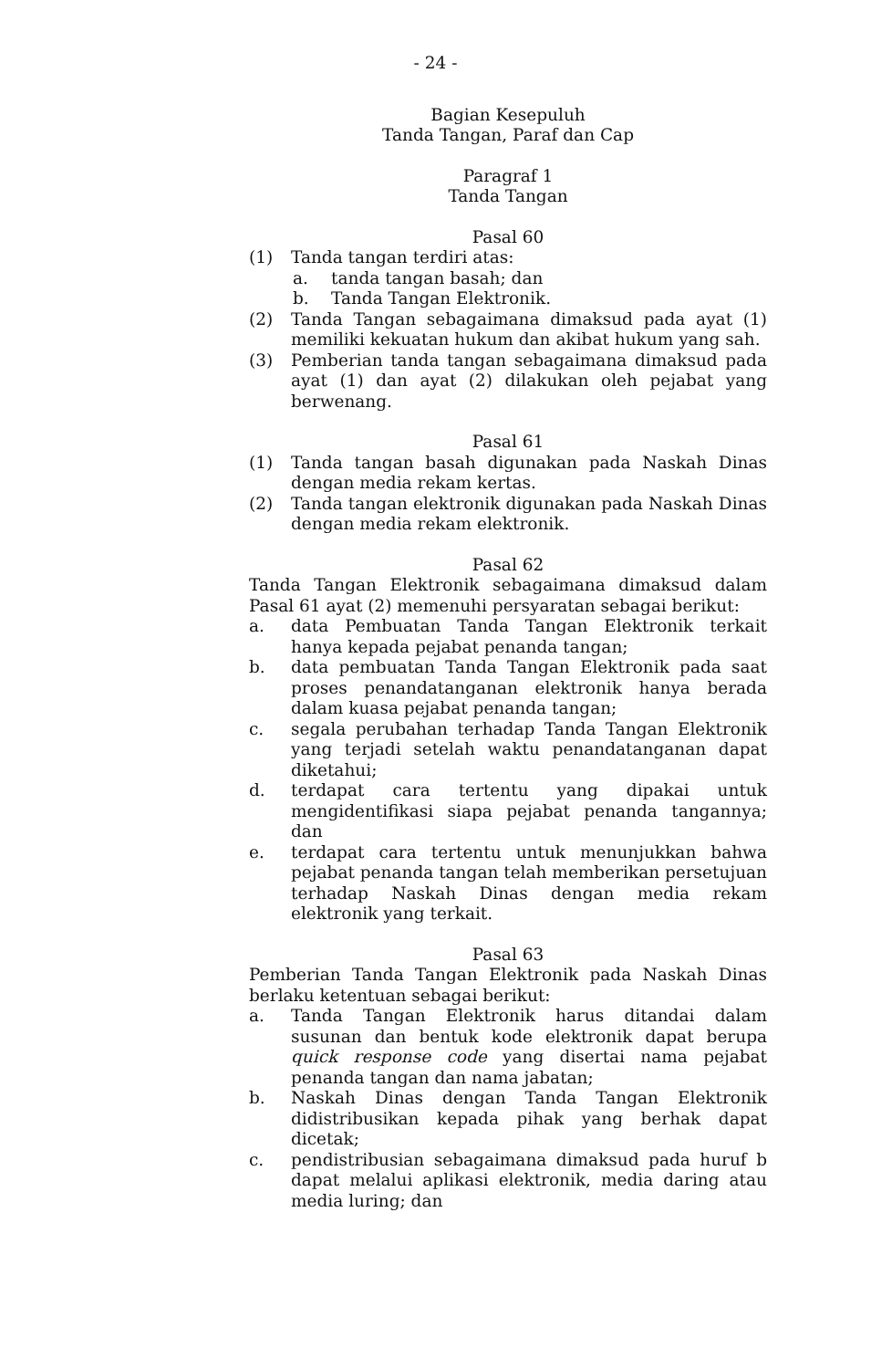- 24 -
Bagian Kesepuluh
Tanda Tangan, Paraf dan Cap
Paragraf 1
Tanda Tangan
Pasal 60
(1) Tanda tangan terdiri atas:
a. tanda tangan basah; dan
b. Tanda Tangan Elektronik.
(2) Tanda Tangan sebagaimana dimaksud pada ayat (1) memiliki kekuatan hukum dan akibat hukum yang sah.
(3) Pemberian tanda tangan sebagaimana dimaksud pada ayat (1) dan ayat (2) dilakukan oleh pejabat yang berwenang.
Pasal 61
(1) Tanda tangan basah digunakan pada Naskah Dinas dengan media rekam kertas.
(2) Tanda tangan elektronik digunakan pada Naskah Dinas dengan media rekam elektronik.
Pasal 62
Tanda Tangan Elektronik sebagaimana dimaksud dalam Pasal 61 ayat (2) memenuhi persyaratan sebagai berikut:
a. data Pembuatan Tanda Tangan Elektronik terkait hanya kepada pejabat penanda tangan;
b. data pembuatan Tanda Tangan Elektronik pada saat proses penandatanganan elektronik hanya berada dalam kuasa pejabat penanda tangan;
c. segala perubahan terhadap Tanda Tangan Elektronik yang terjadi setelah waktu penandatanganan dapat diketahui;
d. terdapat cara tertentu yang dipakai untuk mengidentifikasi siapa pejabat penanda tangannya; dan
e. terdapat cara tertentu untuk menunjukkan bahwa pejabat penanda tangan telah memberikan persetujuan terhadap Naskah Dinas dengan media rekam elektronik yang terkait.
Pasal 63
Pemberian Tanda Tangan Elektronik pada Naskah Dinas berlaku ketentuan sebagai berikut:
a. Tanda Tangan Elektronik harus ditandai dalam susunan dan bentuk kode elektronik dapat berupa quick response code yang disertai nama pejabat penanda tangan dan nama jabatan;
b. Naskah Dinas dengan Tanda Tangan Elektronik didistribusikan kepada pihak yang berhak dapat dicetak;
c. pendistribusian sebagaimana dimaksud pada huruf b dapat melalui aplikasi elektronik, media daring atau media luring; dan